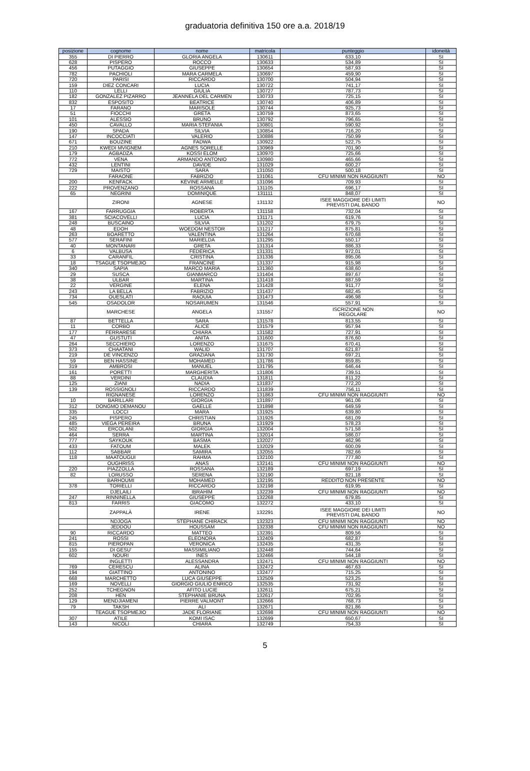graduatoria definitiva 150 ore a.a. 2018/19
| posizione | cognome | nome | matricola | punteggio | idoneità |
| --- | --- | --- | --- | --- | --- |
| 355 | DI PIERRO | GLORIA ANGELA | 130611 | 633,10 | SI |
| 628 | PISPERO | ROCCO | 130633 | 534,89 | SI |
| 456 | PUTAGGIO | GIUSEPPE | 130654 | 587,93 | SI |
| 782 | PACHIOLI | MARA CARMELA | 130697 | 459,90 | SI |
| 720 | PARISI | RICCARDO | 130700 | 504,94 | SI |
| 159 | DIEZ CONCARI | LUCIA | 130722 | 741,17 | SI |
| 110 | LELLI | GIULIA | 130727 | 787,73 | SI |
| 182 | GONZALEZ PIZARRO | JEANNELA DEL CARMEN | 130733 | 725,15 | SI |
| 832 | ESPOSITO | BEATRICE | 130740 | 406,89 | SI |
| 17 | FARANO | MARISOLE | 130744 | 925,73 | SI |
| 51 | FIOCCHI | GRETA | 130759 | 873,65 | SI |
| 101 | ALESSIO | BRUNO | 130792 | 796,65 | SI |
| 450 | CAVALLO | MARIA STEFANIA | 130801 | 590,92 | SI |
| 190 | SPADA | SILVIA | 130854 | 716,20 | SI |
| 147 | INCOCCIATI | VALERIO | 130886 | 750,99 | SI |
| 671 | BOUZINE | FADWA | 130922 | 522,75 | SI |
| 210 | KWEDI MVIGNEM | AGNES SORELLE | 130969 | 701,90 | SI |
| 179 | AGBADZA | KOSSI ELOM | 130970 | 725,66 | SI |
| 772 | VENA | ARMANDO ANTONIO | 130980 | 465,66 | SI |
| 432 | LENTINI | DAVIDE | 131029 | 600,27 | SI |
| 729 | MAISTO | SARA | 131050 | 500,18 | SI |
| | FARAONE | FABRIZIO | 131061 | CFU MINIMI NON RAGGIUNTI | NO |
| 200 | KENFACK | KÉVINE ARMELLE | 131096 | 709,93 | SI |
| 222 | PROVENZANO | ROSSANA | 131105 | 696,17 | SI |
| 65 | NEGRINI | DOMINIQUE | 131111 | 848,07 | SI |
| | ZIRONI | AGNESE | 131132 | ISEE MAGGIORE DEI LIMITI PREVISTI DAL BANDO | NO |
| 167 | FARRUGGIA | ROBERTA | 131158 | 732,04 | SI |
| 381 | SCIACOVELLI | LUCIA | 131171 | 619,76 | SI |
| 248 | BUSCAINO | SILVIA | 131202 | 679,75 | SI |
| 48 | EDOH | WOEDOM NESTOR | 131217 | 875,81 | SI |
| 263 | BOARETTO | VALENTINA | 131264 | 670,68 | SI |
| 577 | SERAFINI | MARIELDA | 131295 | 550,17 | SI |
| 40 | MONTANARI | GRETA | 131314 | 886,33 | SI |
| 6 | VALBUSA | FEDERICA | 131331 | 972,01 | SI |
| 33 | CARANFIL | CRISTINA | 131336 | 895,06 | SI |
| 18 | TSAGUE TSOPMEJIO | FRANCINE | 131337 | 915,98 | SI |
| 340 | SAPIA | MARCO MARIA | 131360 | 638,60 | SI |
| 29 | SUSCA | GIANMARCO | 131404 | 897,67 | SI |
| 38 | ULBAR | MARTINA | 131418 | 887,59 | SI |
| 22 | VERGINE | ELENA | 131428 | 911,77 | SI |
| 243 | LA BELLA | FABRIZIO | 131437 | 682,45 | SI |
| 734 | OUESLATI | RAOUIA | 131473 | 496,98 | SI |
| 545 | OSADOLOR | NOSARUMEN | 131546 | 557,91 | SI |
| | MARCHESE | ANGELA | 131557 | ISCRIZIONE NON REGOLARE | NO |
| 87 | BETTELLA | SARA | 131578 | 813,55 | SI |
| 11 | CORBO | ALICE | 131579 | 957,94 | SI |
| 177 | FERRARESE | CHIARA | 131582 | 727,91 | SI |
| 47 | GUSTUTI | ANITA | 131600 | 876,60 | SI |
| 264 | SECCHIERO | LORENZO | 131675 | 670,41 | SI |
| 373 | CHAATANI | WALID | 131707 | 621,87 | SI |
| 219 | DE VINCENZO | GRAZIANA | 131730 | 697,21 | SI |
| 59 | BEN HASSINE | MOHAMED | 131786 | 859,85 | SI |
| 319 | AMBROSI | MANUEL | 131795 | 646,44 | SI |
| 161 | PORETTI | MARGHERITA | 131806 | 739,51 | SI |
| 88 | VERDINI | CLAUDIA | 131811 | 811,22 | SI |
| 125 | ZIANI | NADIA | 131837 | 772,20 | SI |
| 139 | ROSSIGNOLI | RICCARDO | 131839 | 756,11 | SI |
| | RIGNANESE | LORENZO | 131863 | CFU MINIMI NON RAGGIUNTI | NO |
| 10 | BARILLARI | GIORGIA | 131897 | 961,06 | SI |
| 312 | DONGMO DEMANOU | GAELLE | 131898 | 649,59 | SI |
| 335 | LOCCI | MARA | 131925 | 639,80 | SI |
| 245 | PISPERO | CHRISTIAN | 131926 | 681,09 | SI |
| 485 | VIEGA PEREIRA | BRUNA | 131929 | 578,23 | SI |
| 502 | ERCOLANI | GIORGIA | 132004 | 571,58 | SI |
| 464 | SERRA | MARTINA | 132014 | 586,07 | SI |
| 777 | SAYKOUK | BASMA | 132027 | 462,96 | SI |
| 433 | FATOUM | MALEK | 132029 | 600,09 | SI |
| 112 | SABBAR | SAMIRA | 132055 | 782,66 | SI |
| 118 | MAATOUGUI | RAHMA | 132100 | 777,80 | SI |
| | OUGHRISS | ANAS | 132141 | CFU MINIMI NON RAGGIUNTI | NO |
| 220 | PIAZZOLLA | ROSSANA | 132189 | 697,19 | SI |
| 82 | LORUSSO | SERENA | 132190 | 821,18 | SI |
| | BARHOUMI | MOHAMED | 132195 | REDDITO NON PRESENTE | NO |
| 378 | TORIELLI | RICCARDO | 132198 | 619,95 | SI |
| | DJELAILI | IBRAHIM | 132239 | CFU MINIMI NON RAGGIUNTI | NO |
| 247 | RINNINELLA | GIUSEPPE | 132268 | 679,85 | SI |
| 813 | FARRIS | GIACOMO | 132272 | 433,10 | SI |
| | ZAPPALÀ | IRENE | 132291 | ISEE MAGGIORE DEI LIMITI PREVISTI DAL BANDO | NO |
| | NDJOGA | STEPHANE CHIRACK | 132323 | CFU MINIMI NON RAGGIUNTI | NO |
| | JEDDOU | HOUSSAM | 132338 | CFU MINIMI NON RAGGIUNTI | NO |
| 90 | RICCARDO | MATTEO | 132391 | 809,56 | SI |
| 241 | ROSSI | ELEONORA | 132409 | 682,87 | SI |
| 815 | PIEROPAN | VERONICA | 132435 | 431,35 | SI |
| 155 | DI GESU' | MASSIMILIANO | 132448 | 744,64 | SI |
| 602 | NOURI | INES | 132466 | 544,18 | SI |
| | INGLETTI | ALESSANDRA | 132471 | CFU MINIMI NON RAGGIUNTI | NO |
| 769 | CERESCU | ALINA | 132472 | 467,63 | SI |
| 194 | GIATTINO | ANTONINO | 132477 | 715,25 | SI |
| 668 | MARCHETTO | LUCA GIUSEPPE | 132509 | 523,25 | SI |
| 169 | NOVELLI | GIORGIO GIULIO ENRICO | 132535 | 731,92 | SI |
| 252 | TCHEGNON | AFITO LUCIE | 132611 | 675,21 | SI |
| 208 | HEN | STEPHANIE BRUNA | 132617 | 702,95 | SI |
| 129 | MENDJIAMENI | PIERRE VALMONT | 132666 | 768,73 | SI |
| 79 | TAKSH | ALI | 132671 | 821,86 | SI |
| | TEAGUE TSOPMEJIO | JADE FLORIANE | 132698 | CFU MINIMI NON RAGGIUNTI | NO |
| 307 | ATILE | KOMI ISAC | 132699 | 650,67 | SI |
| 143 | NICOLÌ | CHIARA | 132749 | 754,33 | SI |
5